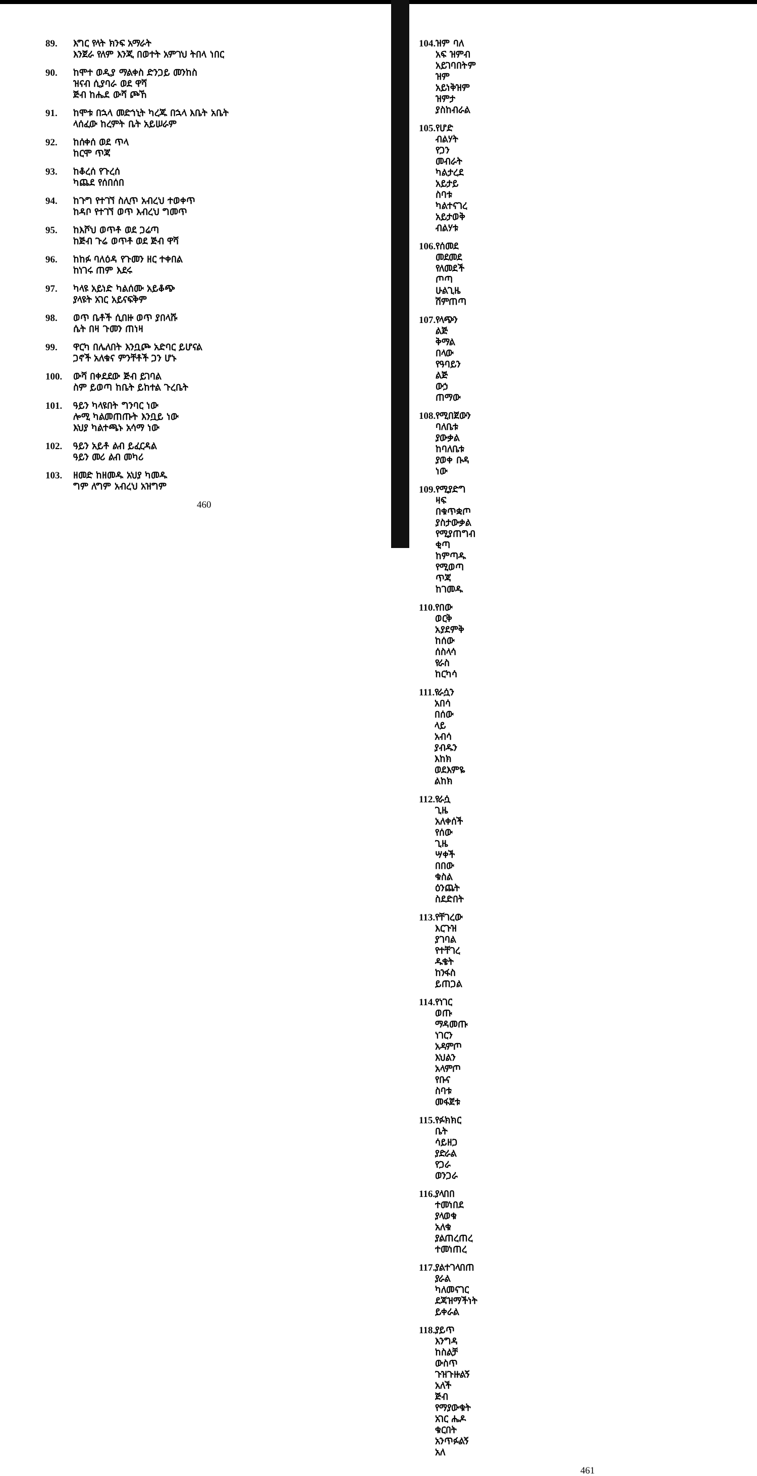89. እግር የላት ክንፍ አማራት
እንጀራ የለም እንጂ በወተት አምገህ ትበላ ነበር
90. ከሞተ ወዲያ ማልቀስ ድንጋይ መንከስ
ዝናብ ሲያባራ ወደ ዋሻ
ጅብ ከሔደ ውሻ ጮኸ
91. ከሞቱ በኋላ መድኀኒት ካረጁ በኋላ እቤት አቤት
ላሰፈው ከረምት ቤት አይሠራም
92. ከሰቀሰ ወደ ጥላ
ከርሞ ጥጃ
93. ከቆረሰ የጉረሰ
ካጨደ የሰበሰበ
94. ከጉግ የተገኘ ስሊጥ አብረህ ተወቀጥ
ከዳቦ የተገኘ ወጥ እብረህ ግመጥ
95. ከእሾህ ወጥቶ ወደ ጋሬጣ
ከጅብ ጉሬ ወጥቶ ወደ ጅብ ዋሻ
96. ከከፉ ባለዕዳ የጉመን ዘር ተቀበል
ከነገሩ ጠም እደሩ
97. ካላዩ አይነድ ካልሰሙ አይቆጭ
ያላዩት አገር አይናፍቅም
98. ወጥ ቤቶች ሲበዙ ወጥ ያበላሹ
ሴት በዛ ጉመን ጠነዛ
99. ዋርካ በሌለበት እንቧጮ አድባር ይሆናል
ጋኖች አለቁና ምንቸቶች ጋን ሆኑ
100. ውሻ በቀደደው ጅብ ይገባል
ስም ይወጣ ከቤት ይከተል ጉረቤት
101. ዓይን ካላዩበት ግንባር ነው
ሎሚ ካልመጠጡት እንቧይ ነው
እህያ ካልተጫኑ አሳማ ነው
102. ዓይን አይቶ ልብ ይፈርዳል
ዓይን መሪ ልብ መካሪ
103. ዘመድ ከዘመዱ አህያ ካመዱ
ግም ለግም አብረህ አዝግም
460
104. ዝም ባለ አፍ ዝምብ አይገባበትም
ዝም አይነቅዝም
ዝምታ ያስከብራል
105. የሆድ ብልሃት የጋን መብራት
ካልታረደ አይታይ ስባቱ ካልተናገረ አይታወቅ ብልሃቱ
106. የሰመደ መደመደ
የለመደች ጦጣ ሁልጊዜ ሽምጠጣ
107. የላጭን ልጅ ቅማል በላው
የዓባይን ልጅ ውኃ ጠማው
108. የሚበጀውን ባለቤቱ ያውቃል
ከባለቤቱ ያወቀ ቡዳ ነው
109. የሚያድግ ዛፍ በቁጥቋጦ ያስታውቃል
የሚያጠግብ ቂጣ ከምጣዱ የሚወጣ ጥጃ ከገመዱ
110. የበው ወርቅ አያደምቅ
ከሰው ሰስላሳ የራስ ከርካሳ
111. የራሷን አበሳ በሰው ላይ አብሳ
ያብዱን እከክ ወደእምዬ ልከክ
112. የራሷ ጊዜ አለቀሰች የሰው ጊዜ ሣቀች
በበው ቁስል ዕንጨት ስደድበት
113. የቸገረው እርጉዝ ያገባል
የተቸገረ ዱቄት ከንፋስ ይጠጋል
114. የነገር ወጡ ማዳመጡ
ነገርን አዳምጦ እህልን አላምጦ
የቡና ስባቱ መፋጀቱ
115. የፉክክር ቤት ሳይዘጋ ያድራል
የጋራ ወንጋራ
116. ያላበበ ተመነበደ
ያላወቁ አለቁ
ያልጠረጠረ ተመነጠረ
117. ያልተገላበጠ ያራል
ካለመናገር ደጃዝማችነት ይቀራል
118. ያይጥ እንግዳ ከስልቻ ውስጥ ጉዝጉዙልኝ አለች
ጅብ የማያውቁት አገር ሔዶ ቁርበት አንጥፉልኝ አለ
461